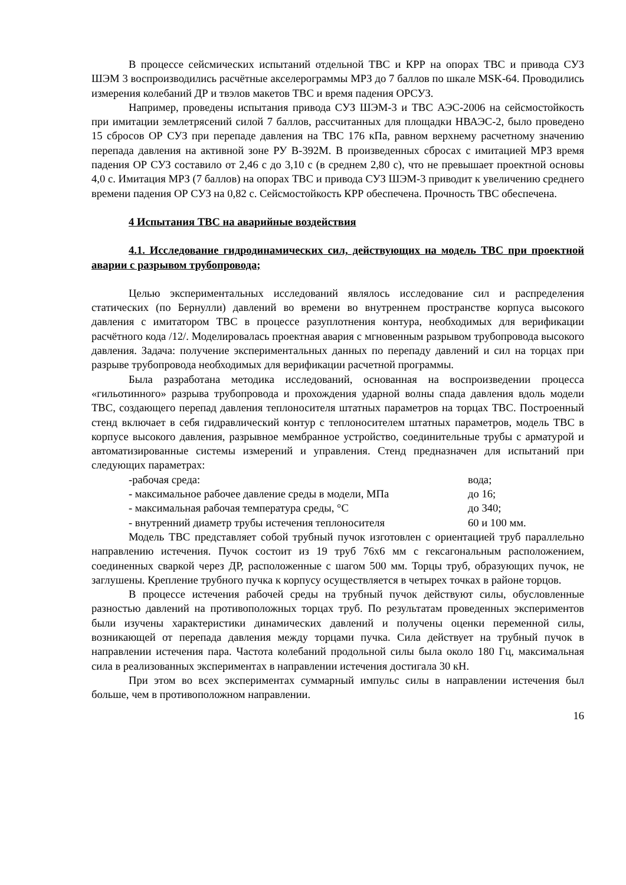В процессе сейсмических испытаний отдельной ТВС и КРР на опорах ТВС и привода СУЗ ШЭМ 3 воспроизводились расчётные акселерограммы МРЗ до 7 баллов по шкале MSK-64. Проводились измерения колебаний ДР и твэлов макетов ТВС и время падения ОРСУЗ.
Например, проведены испытания привода СУЗ ШЭМ-3 и ТВС АЭС-2006 на сейсмостойкость при имитации землетрясений силой 7 баллов, рассчитанных для площадки НВАЭС-2, было проведено 15 сбросов ОР СУЗ при перепаде давления на ТВС 176 кПа, равном верхнему расчетному значению перепада давления на активной зоне РУ В-392М. В произведенных сбросах с имитацией МРЗ время падения ОР СУЗ составило от 2,46 с до 3,10 с (в среднем 2,80 с), что не превышает проектной основы 4,0 с. Имитация МРЗ (7 баллов) на опорах ТВС и привода СУЗ ШЭМ-3 приводит к увеличению среднего времени падения ОР СУЗ на 0,82 с. Сейсмостойкость КРР обеспечена. Прочность ТВС обеспечена.
4 Испытания ТВС на аварийные воздействия
4.1. Исследование гидродинамических сил, действующих на модель ТВС при проектной аварии с разрывом трубопровода;
Целью экспериментальных исследований являлось исследование сил и распределения статических (по Бернулли) давлений во времени во внутреннем пространстве корпуса высокого давления с имитатором ТВС в процессе разуплотнения контура, необходимых для верификации расчётного кода /12/. Моделировалась проектная авария с мгновенным разрывом трубопровода высокого давления. Задача: получение экспериментальных данных по перепаду давлений и сил на торцах при разрыве трубопровода необходимых для верификации расчетной программы.
Была разработана методика исследований, основанная на воспроизведении процесса «гильотинного» разрыва трубопровода и прохождения ударной волны спада давления вдоль модели ТВС, создающего перепад давления теплоносителя штатных параметров на торцах ТВС. Построенный стенд включает в себя гидравлический контур с теплоносителем штатных параметров, модель ТВС в корпусе высокого давления, разрывное мембранное устройство, соединительные трубы с арматурой и автоматизированные системы измерений и управления. Стенд предназначен для испытаний при следующих параметрах:
-рабочая среда: вода;
- максимальное рабочее давление среды в модели, МПа до 16;
- максимальная рабочая температура среды, °С до 340;
- внутренний диаметр трубы истечения теплоносителя 60 и 100 мм.
Модель ТВС представляет собой трубный пучок изготовлен с ориентацией труб параллельно направлению истечения. Пучок состоит из 19 труб 76х6 мм с гексагональным расположением, соединенных сваркой через ДР, расположенные с шагом 500 мм. Торцы труб, образующих пучок, не заглушены. Крепление трубного пучка к корпусу осуществляется в четырех точках в районе торцов.
В процессе истечения рабочей среды на трубный пучок действуют силы, обусловленные разностью давлений на противоположных торцах труб. По результатам проведенных экспериментов были изучены характеристики динамических давлений и получены оценки переменной силы, возникающей от перепада давления между торцами пучка. Сила действует на трубный пучок в направлении истечения пара. Частота колебаний продольной силы была около 180 Гц, максимальная сила в реализованных экспериментах в направлении истечения достигала 30 кН.
При этом во всех экспериментах суммарный импульс силы в направлении истечения был больше, чем в противоположном направлении.
16